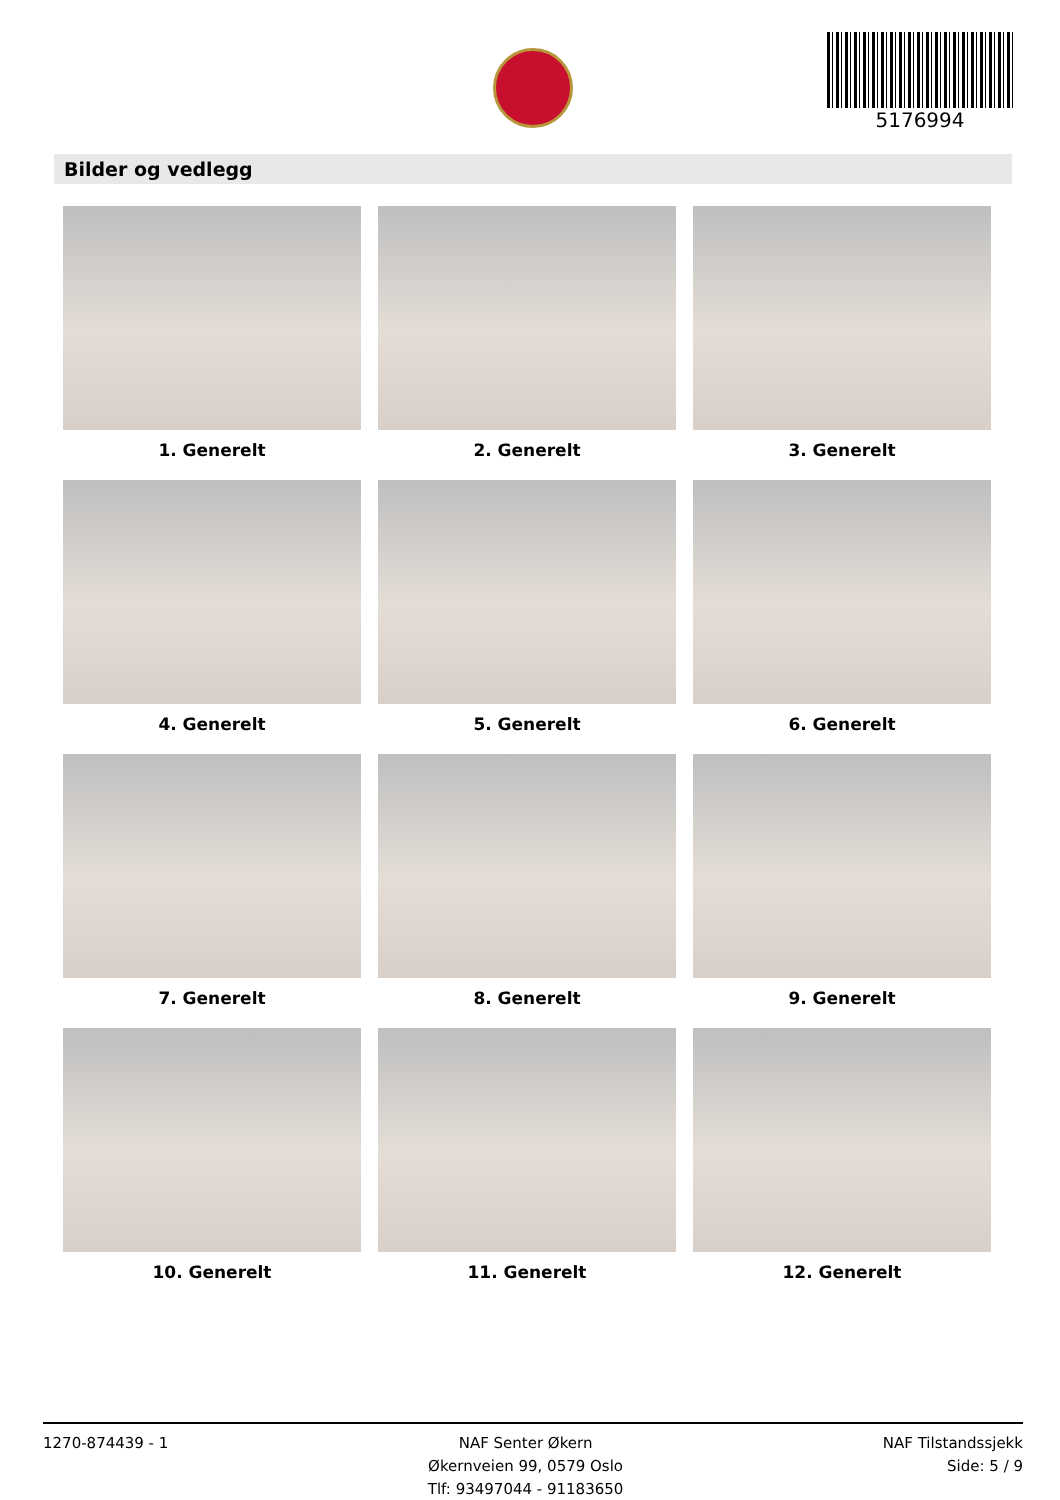5176994
Bilder og vedlegg
1. Generelt
2. Generelt
3. Generelt
4. Generelt
5. Generelt
6. Generelt
7. Generelt
8. Generelt
9. Generelt
10. Generelt
11. Generelt
12. Generelt
1270-874439 - 1 NAF Senter Økern
Økernveien 99, 0579 Oslo
Tlf: 93497044 - 91183650
NAF Tilstandssjekk
Side: 5 / 9